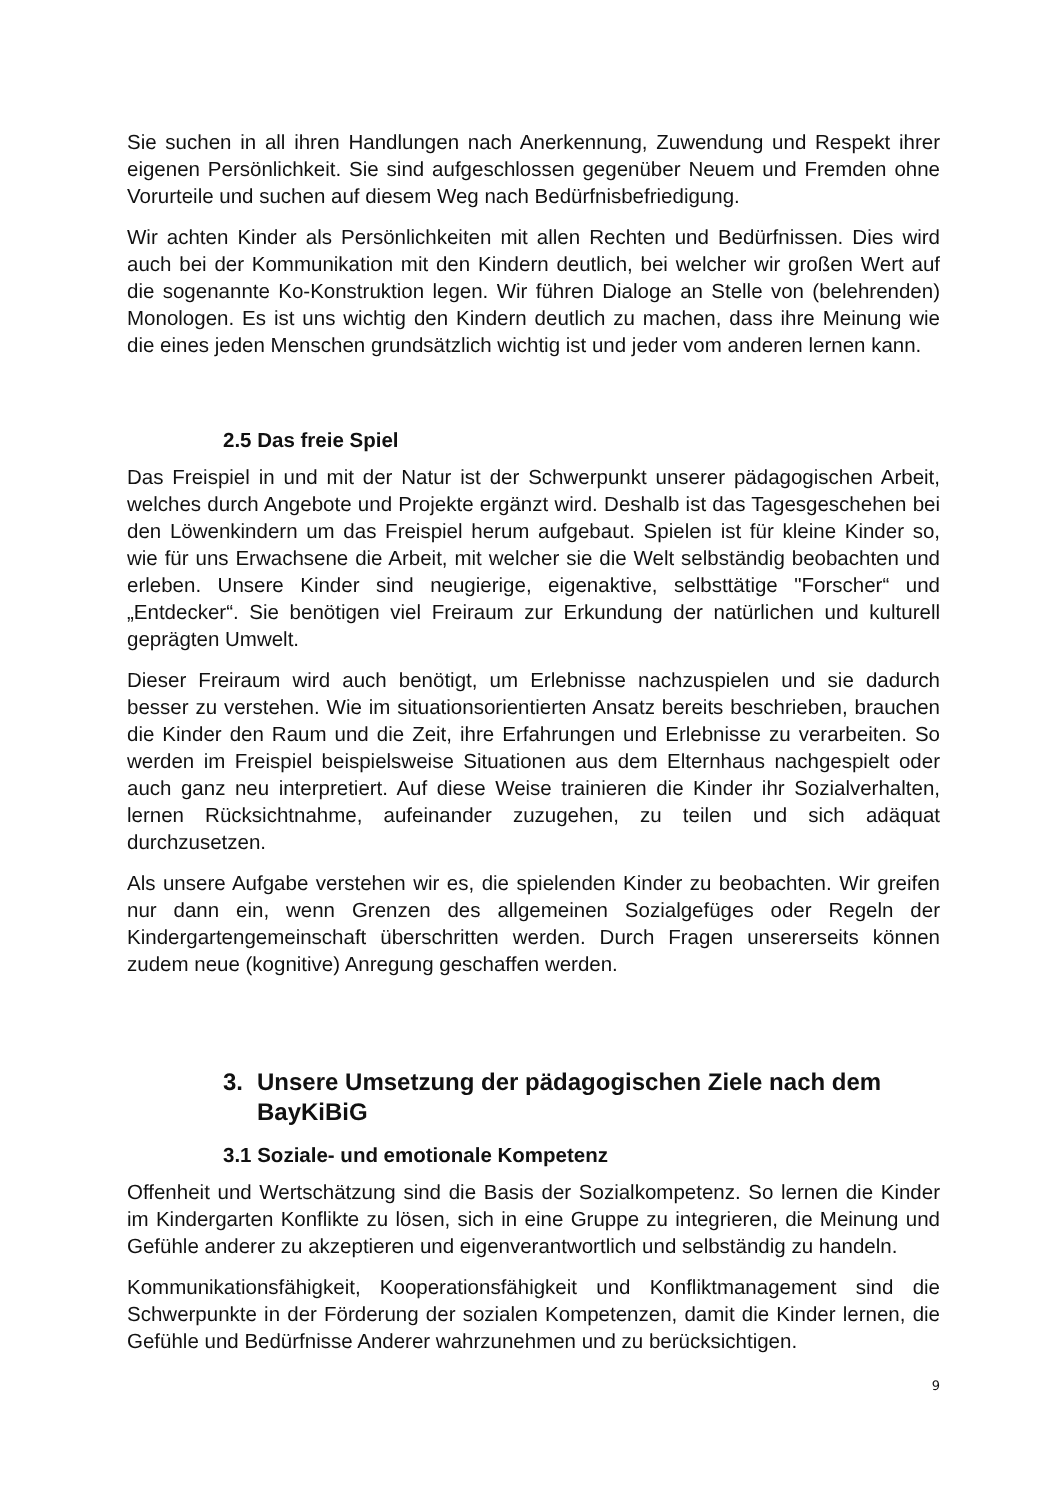Sie suchen in all ihren Handlungen nach Anerkennung, Zuwendung und Respekt ihrer eigenen Persönlichkeit. Sie sind aufgeschlossen gegenüber Neuem und Fremden ohne Vorurteile und suchen auf diesem Weg nach Bedürfnisbefriedigung.
Wir achten Kinder als Persönlichkeiten mit allen Rechten und Bedürfnissen. Dies wird auch bei der Kommunikation mit den Kindern deutlich, bei welcher wir großen Wert auf die sogenannte Ko-Konstruktion legen. Wir führen Dialoge an Stelle von (belehrenden) Monologen. Es ist uns wichtig den Kindern deutlich zu machen, dass ihre Meinung wie die eines jeden Menschen grundsätzlich wichtig ist und jeder vom anderen lernen kann.
2.5 Das freie Spiel
Das Freispiel in und mit der Natur ist der Schwerpunkt unserer pädagogischen Arbeit, welches durch Angebote und Projekte ergänzt wird. Deshalb ist das Tagesgeschehen bei den Löwenkindern um das Freispiel herum aufgebaut. Spielen ist für kleine Kinder so, wie für uns Erwachsene die Arbeit, mit welcher sie die Welt selbständig beobachten und erleben. Unsere Kinder sind neugierige, eigenaktive, selbsttätige "Forscher“ und „Entdecker“. Sie benötigen viel Freiraum zur Erkundung der natürlichen und kulturell geprägten Umwelt.
Dieser Freiraum wird auch benötigt, um Erlebnisse nachzuspielen und sie dadurch besser zu verstehen. Wie im situationsorientierten Ansatz bereits beschrieben, brauchen die Kinder den Raum und die Zeit, ihre Erfahrungen und Erlebnisse zu verarbeiten. So werden im Freispiel beispielsweise Situationen aus dem Elternhaus nachgespielt oder auch ganz neu interpretiert. Auf diese Weise trainieren die Kinder ihr Sozialverhalten, lernen Rücksichtnahme, aufeinander zuzugehen, zu teilen und sich adäquat durchzusetzen.
Als unsere Aufgabe verstehen wir es, die spielenden Kinder zu beobachten. Wir greifen nur dann ein, wenn Grenzen des allgemeinen Sozialgefüges oder Regeln der Kindergartengemeinschaft überschritten werden. Durch Fragen unsererseits können zudem neue (kognitive) Anregung geschaffen werden.
3. Unsere Umsetzung der pädagogischen Ziele nach dem BayKiBiG
3.1 Soziale- und emotionale Kompetenz
Offenheit und Wertschätzung sind die Basis der Sozialkompetenz. So lernen die Kinder im Kindergarten Konflikte zu lösen, sich in eine Gruppe zu integrieren, die Meinung und Gefühle anderer zu akzeptieren und eigenverantwortlich und selbständig zu handeln.
Kommunikationsfähigkeit, Kooperationsfähigkeit und Konfliktmanagement sind die Schwerpunkte in der Förderung der sozialen Kompetenzen, damit die Kinder lernen, die Gefühle und Bedürfnisse Anderer wahrzunehmen und zu berücksichtigen.
9